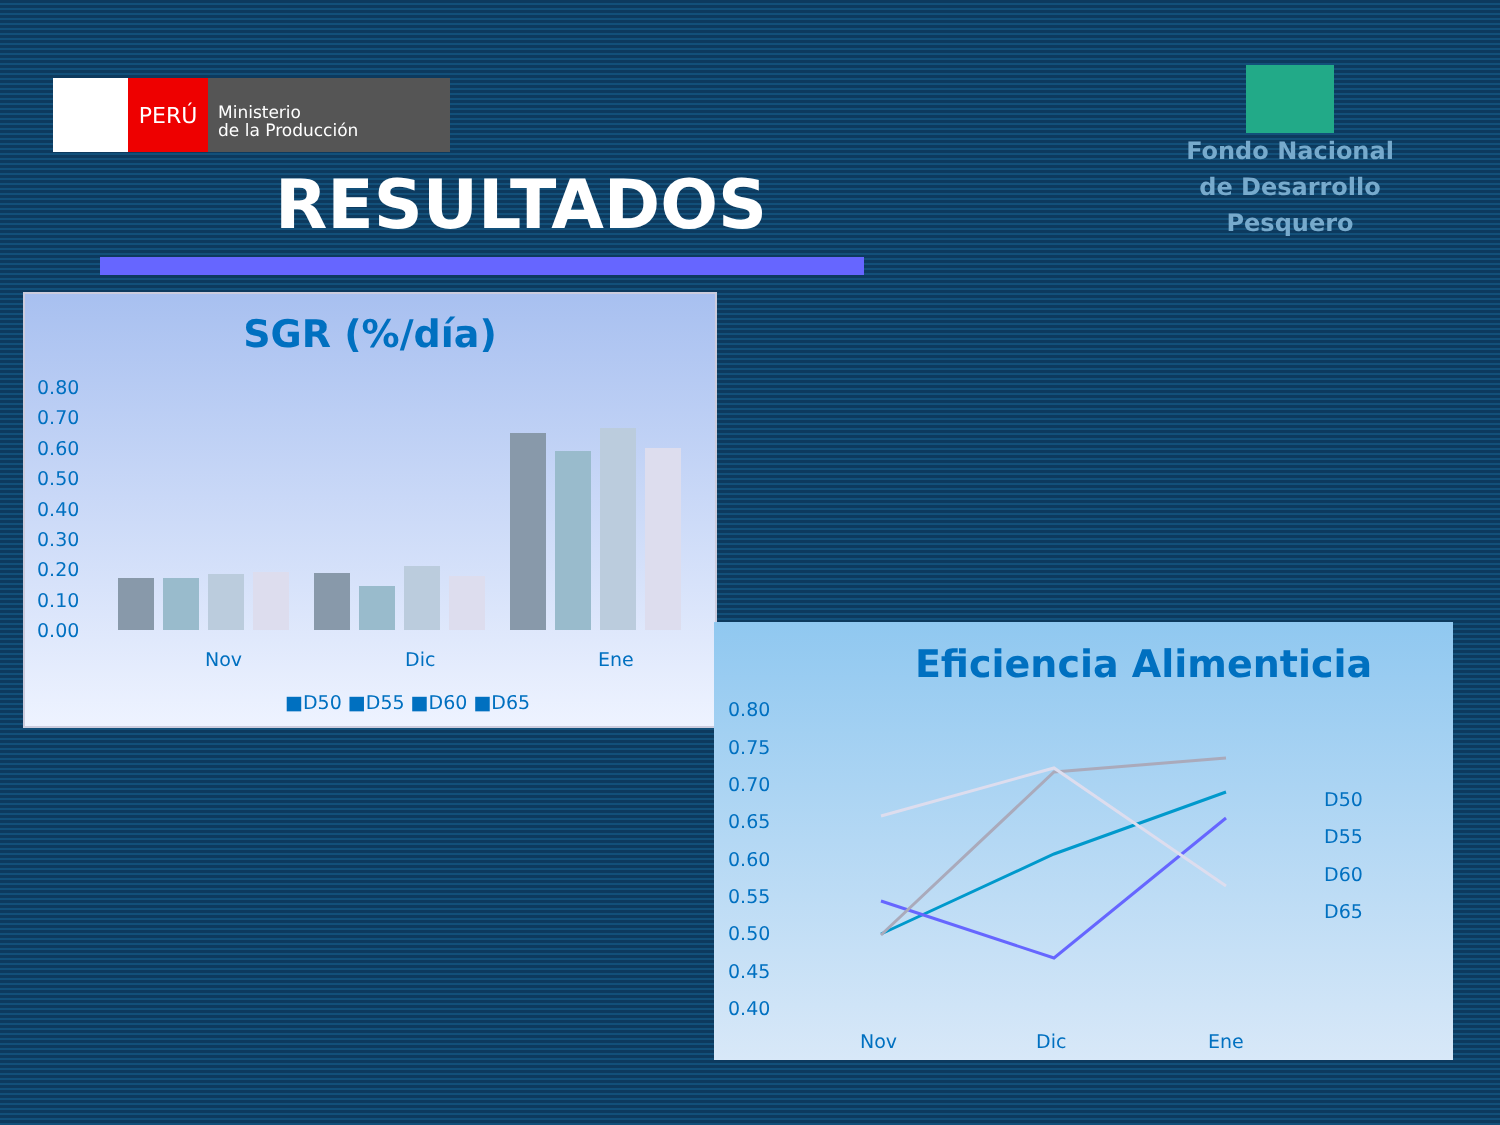PERÚ
Ministerio
de la Producción
Fondo Nacional
de Desarrollo Pesquero
RESULTADOS
SGR (%/día)
0.80
0.70
0.60
0.50
0.40
0.30
0.20
0.10
0.00
Nov
Dic
Ene
■D50 ■D55 ■D60 ■D65
Eficiencia Alimenticia
0.80
0.75
0.70
0.65
0.60
0.55
0.50
0.45
0.40
Nov
Dic
Ene
D50
D55
D60
D65